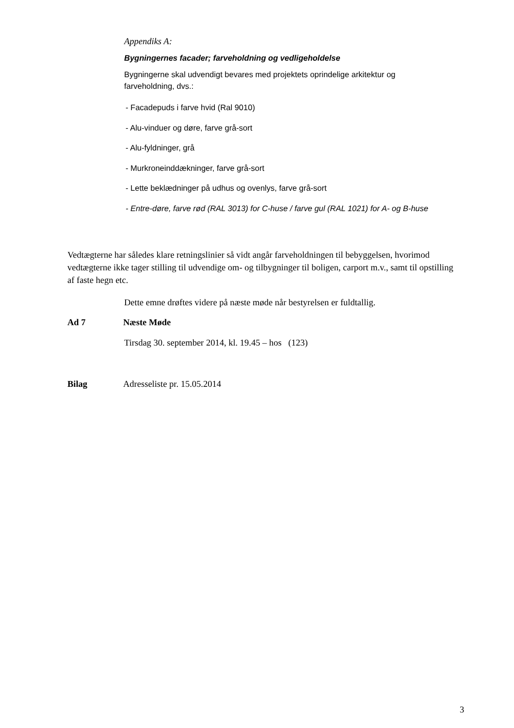Appendiks A:
Bygningernes facader; farveholdning og vedligeholdelse
Bygningerne skal udvendigt bevares med projektets oprindelige arkitektur og farveholdning, dvs.:
- Facadepuds i farve hvid (Ral 9010)
- Alu-vinduer og døre, farve grå-sort
- Alu-fyldninger, grå
- Murkroneinddækninger, farve grå-sort
- Lette beklædninger på udhus og ovenlys, farve grå-sort
- Entre-døre, farve rød (RAL 3013) for C-huse / farve gul (RAL 1021) for A- og B-huse
Vedtægterne har således klare retningslinier så vidt angår farveholdningen til bebyggelsen, hvorimod vedtægterne ikke tager stilling til udvendige om- og tilbygninger til boligen, carport m.v., samt til opstilling af faste hegn etc.
Dette emne drøftes videre på næste møde når bestyrelsen er fuldtallig.
Ad 7 Næste Møde
Tirsdag 30. september 2014, kl. 19.45 – hos (123)
Bilag Adresseliste pr. 15.05.2014
3